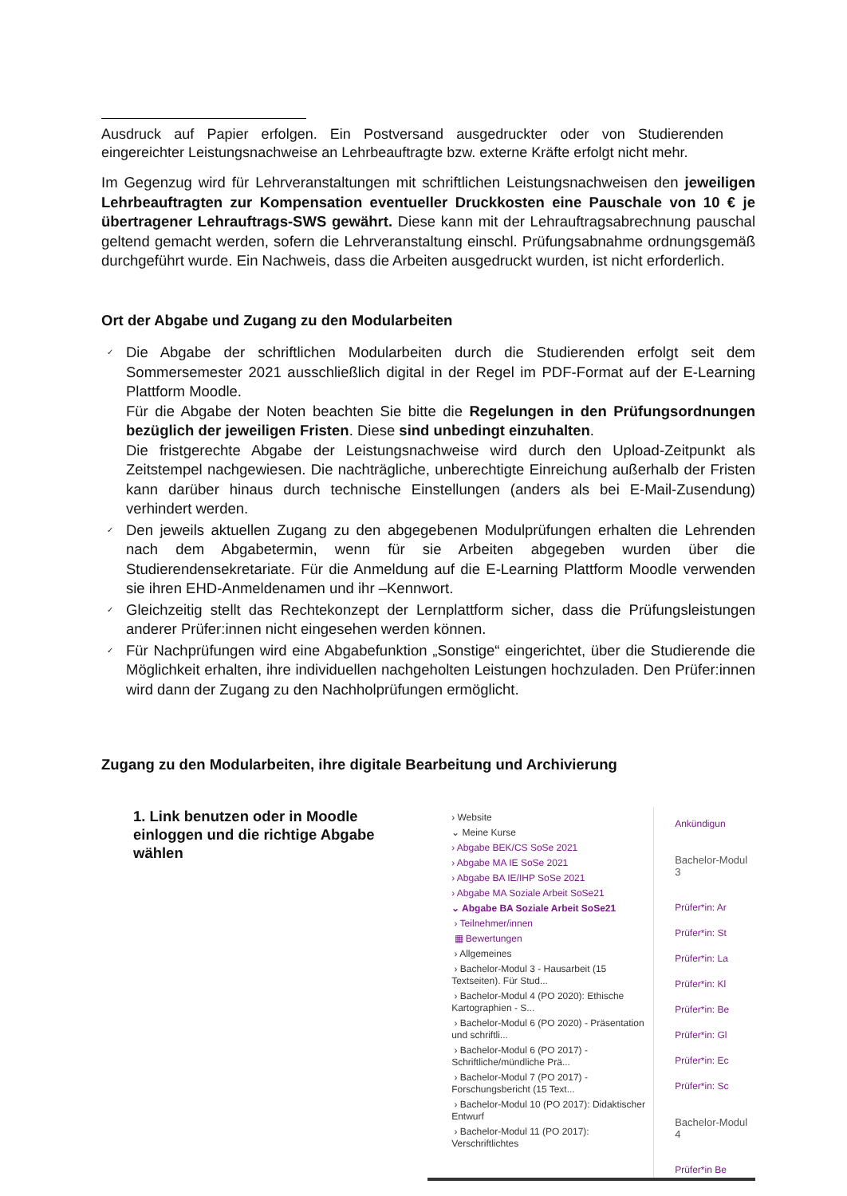Ausdruck auf Papier erfolgen. Ein Postversand ausgedruckter oder von Studierenden eingereichter Leistungsnachweise an Lehrbeauftragte bzw. externe Kräfte erfolgt nicht mehr.
Im Gegenzug wird für Lehrveranstaltungen mit schriftlichen Leistungsnachweisen den jeweiligen Lehrbeauftragten zur Kompensation eventueller Druckkosten eine Pauschale von 10 € je übertragener Lehrauftrags-SWS gewährt. Diese kann mit der Lehrauftragsabrechnung pauschal geltend gemacht werden, sofern die Lehrveranstaltung einschl. Prüfungsabnahme ordnungsgemäß durchgeführt wurde. Ein Nachweis, dass die Arbeiten ausgedruckt wurden, ist nicht erforderlich.
Ort der Abgabe und Zugang zu den Modularbeiten
✓ Die Abgabe der schriftlichen Modularbeiten durch die Studierenden erfolgt seit dem Sommersemester 2021 ausschließlich digital in der Regel im PDF-Format auf der E-Learning Plattform Moodle.
Für die Abgabe der Noten beachten Sie bitte die Regelungen in den Prüfungsordnungen bezüglich der jeweiligen Fristen. Diese sind unbedingt einzuhalten.
Die fristgerechte Abgabe der Leistungsnachweise wird durch den Upload-Zeitpunkt als Zeitstempel nachgewiesen. Die nachträgliche, unberechtigte Einreichung außerhalb der Fristen kann darüber hinaus durch technische Einstellungen (anders als bei E-Mail-Zusendung) verhindert werden.
✓ Den jeweils aktuellen Zugang zu den abgegebenen Modulprüfungen erhalten die Lehrenden nach dem Abgabetermin, wenn für sie Arbeiten abgegeben wurden über die Studierendensekretariate. Für die Anmeldung auf die E-Learning Plattform Moodle verwenden sie ihren EHD-Anmeldenamen und ihr –Kennwort.
✓ Gleichzeitig stellt das Rechtekonzept der Lernplattform sicher, dass die Prüfungsleistungen anderer Prüfer:innen nicht eingesehen werden können.
✓ Für Nachprüfungen wird eine Abgabefunktion „Sonstige“ eingerichtet, über die Studierende die Möglichkeit erhalten, ihre individuellen nachgeholten Leistungen hochzuladen. Den Prüfer:innen wird dann der Zugang zu den Nachholprüfungen ermöglicht.
Zugang zu den Modularbeiten, ihre digitale Bearbeitung und Archivierung
1. Link benutzen oder in Moodle einloggen und die richtige Abgabe wählen
› Website
⌄ Meine Kurse
› Abgabe BEK/CS SoSe 2021
› Abgabe MA IE SoSe 2021
› Abgabe BA IE/IHP SoSe 2021
› Abgabe MA Soziale Arbeit SoSe21
⌄ Abgabe BA Soziale Arbeit SoSe21
› Teilnehmer/innen
▦ Bewertungen
› Allgemeines
› Bachelor-Modul 3 - Hausarbeit (15 Textseiten). Für Stud...
› Bachelor-Modul 4 (PO 2020): Ethische Kartographien - S...
› Bachelor-Modul 6 (PO 2020) - Präsentation und schriftli...
› Bachelor-Modul 6 (PO 2017) - Schriftliche/mündliche Prä...
› Bachelor-Modul 7 (PO 2017) - Forschungsbericht (15 Text...
› Bachelor-Modul 10 (PO 2017): Didaktischer Entwurf
› Bachelor-Modul 11 (PO 2017): Verschriftlichtes
Ankündigun
Bachelor-Modul 3
Prüfer*in: Ar
Prüfer*in: St
Prüfer*in: La
Prüfer*in: Kl
Prüfer*in: Be
Prüfer*in: Gl
Prüfer*in: Ec
Prüfer*in: Sc
Bachelor-Modul 4
Prüfer*in Be